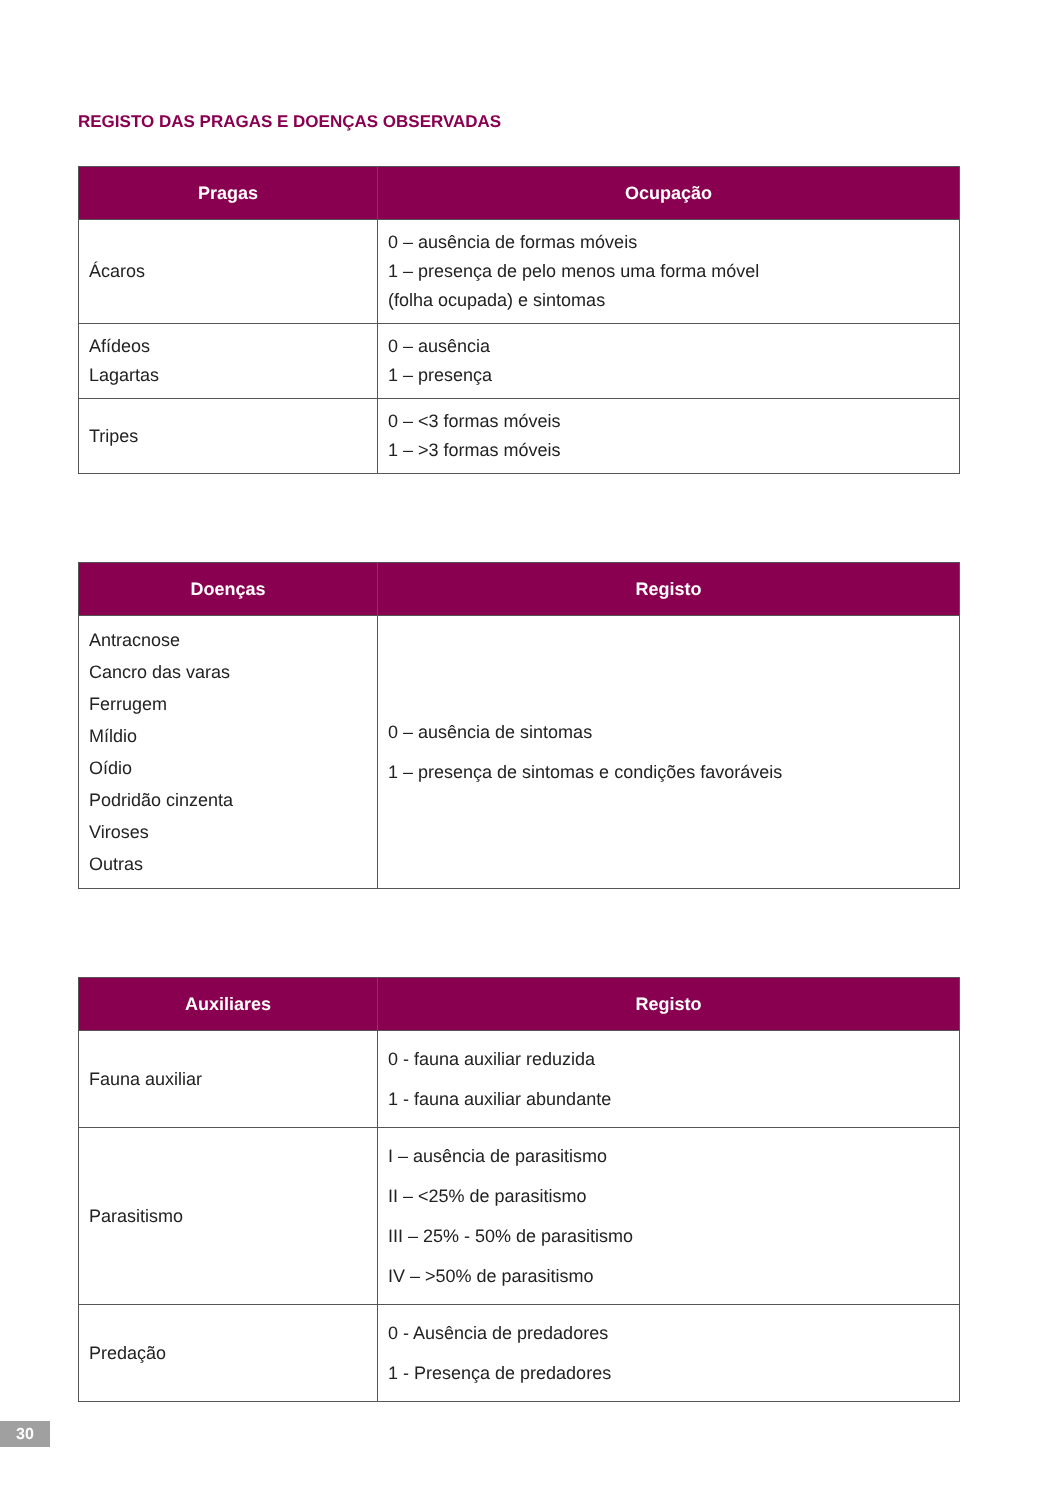REGISTO DAS PRAGAS E DOENÇAS OBSERVADAS
| Pragas | Ocupação |
| --- | --- |
| Ácaros | 0 – ausência de formas móveis 1 – presença de pelo menos uma forma móvel (folha ocupada) e sintomas |
| Afídeos Lagartas | 0 – ausência 1 – presença |
| Tripes | 0 – <3 formas móveis 1 – >3 formas móveis |
| Doenças | Registo |
| --- | --- |
| Antracnose Cancro das varas Ferrugem Míldio Oídio Podridão cinzenta Viroses Outras | 0 – ausência de sintomas 1 – presença de sintomas e condições favoráveis |
| Auxiliares | Registo |
| --- | --- |
| Fauna auxiliar | 0 - fauna auxiliar reduzida 1 - fauna auxiliar abundante |
| Parasitismo | I – ausência de parasitismo II – <25% de parasitismo III – 25% - 50% de parasitismo IV – >50% de parasitismo |
| Predação | 0 - Ausência de predadores 1 - Presença de predadores |
30